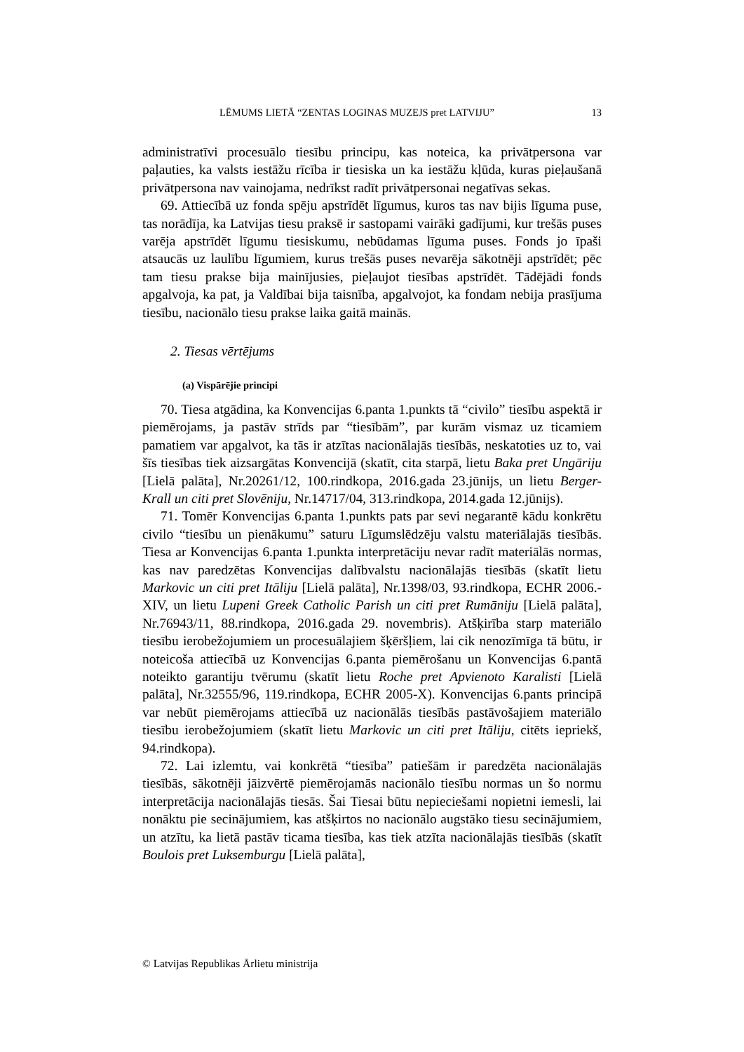LĒMUMS LIETĀ “ZENTAS LOGINAS MUZEJS pret LATVIJU” 13
administratīvi procesuālo tiesību principu, kas noteica, ka privātpersona var paļauties, ka valsts iestāžu rīcība ir tiesiska un ka iestāžu kļūda, kuras pieļaušanā privātpersona nav vainojama, nedrīkst radīt privātpersonai negatīvas sekas.
69. Attiecībā uz fonda spēju apstrīdēt līgumus, kuros tas nav bijis līguma puse, tas norādīja, ka Latvijas tiesu praksē ir sastopami vairāki gadījumi, kur trešās puses varēja apstrīdēt līgumu tiesiskumu, nebūdamas līguma puses. Fonds jo īpaši atsaucās uz laulību līgumiem, kurus trešās puses nevarēja sākotnēji apstrīdēt; pēc tam tiesu prakse bija mainījusies, pieļaujot tiesības apstrīdēt. Tādējādi fonds apgalvoja, ka pat, ja Valdībai bija taisnība, apgalvojot, ka fondam nebija prasījuma tiesību, nacionālo tiesu prakse laika gaitā mainās.
2. Tiesas vērtējums
(a) Vispārējie principi
70. Tiesa atgādina, ka Konvencijas 6.panta 1.punkts tā “civilo” tiesību aspektā ir piemērojams, ja pastāv strīds par “tiesībām”, par kurām vismaz uz ticamiem pamatiem var apgalvot, ka tās ir atzītas nacionālajās tiesībās, neskatoties uz to, vai šīs tiesības tiek aizsargātas Konvencijā (skatīt, cita starpā, lietu Baka pret Ungāriju [Lielā palāta], Nr.20261/12, 100.rindkopa, 2016.gada 23.jūnijs, un lietu Berger-Krall un citi pret Slovēniju, Nr.14717/04, 313.rindkopa, 2014.gada 12.jūnijs).
71. Tomēr Konvencijas 6.panta 1.punkts pats par sevi negarantē kādu konkrētu civilo “tiesību un pienākumu” saturu Līgumslēdzēju valstu materiālajās tiesībās. Tiesa ar Konvencijas 6.panta 1.punkta interpretāciju nevar radīt materiālās normas, kas nav paredzētas Konvencijas dalībvalstu nacionālajās tiesībās (skatīt lietu Markovic un citi pret Itāliju [Lielā palāta], Nr.1398/03, 93.rindkopa, ECHR 2006.-XIV, un lietu Lupeni Greek Catholic Parish un citi pret Rumāniju [Lielā palāta], Nr.76943/11, 88.rindkopa, 2016.gada 29. novembris). Atšķirība starp materiālo tiesību ierobežojumiem un procesuālajiem šķēršļiem, lai cik nenozīmīga tā būtu, ir noteicoša attiecībā uz Konvencijas 6.panta piemērošanu un Konvencijas 6.pantā noteikto garantiju tvērumu (skatīt lietu Roche pret Apvienoto Karalisti [Lielā palāta], Nr.32555/96, 119.rindkopa, ECHR 2005-X). Konvencijas 6.pants principā var nebūt piemērojams attiecībā uz nacionālās tiesībās pastāvošajiem materiālo tiesību ierobežojumiem (skatīt lietu Markovic un citi pret Itāliju, citēts iepriekš, 94.rindkopa).
72. Lai izlemtu, vai konkrētā “tiesība” patiešām ir paredzēta nacionālajās tiesībās, sākotnēji jāizvērtē piemērojamās nacionālo tiesību normas un šo normu interpretācija nacionālajās tiesās. Šai Tiesai būtu nepieciešami nopietni iemesli, lai nonāktu pie secinājumiem, kas atšķirtos no nacionālo augstāko tiesu secinājumiem, un atzītu, ka lietā pastāv ticama tiesība, kas tiek atzīta nacionālajās tiesībās (skatīt Boulois pret Luksemburgu [Lielā palāta],
© Latvijas Republikas Ārlietu ministrija